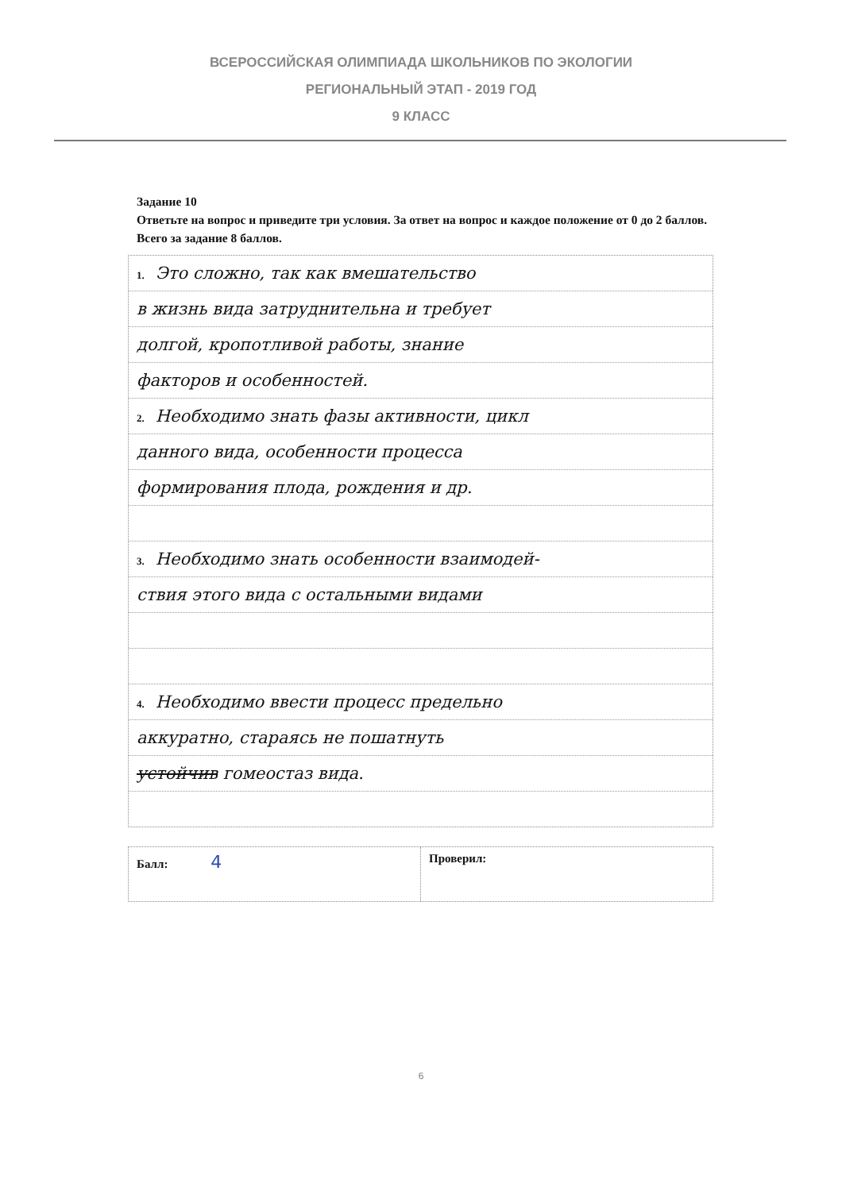ВСЕРОССИЙСКАЯ ОЛИМПИАДА ШКОЛЬНИКОВ ПО ЭКОЛОГИИ
РЕГИОНАЛЬНЫЙ ЭТАП - 2019 ГОД
9 КЛАСС
Задание 10
Ответьте на вопрос и приведите три условия. За ответ на вопрос и каждое положение от 0 до 2 баллов. Всего за задание 8 баллов.
1. Это сложно, так как вмешательство
в жизнь вида затруднительна и требует
долгой, кропотливой работы, знание
факторов и особенностей.
2. Необходимо знать фазы активности, цикл
данного вида, особенности процесса
формирования плода, рождения и др.
3. Необходимо знать особенности взаимодей-
ствия этого вида с остальными видами
4. Необходимо ввести процесс предельно
аккуратно, стараясь не пошатнуть
устойчив гомеостаз вида.
Балл: 4
Проверил:
6